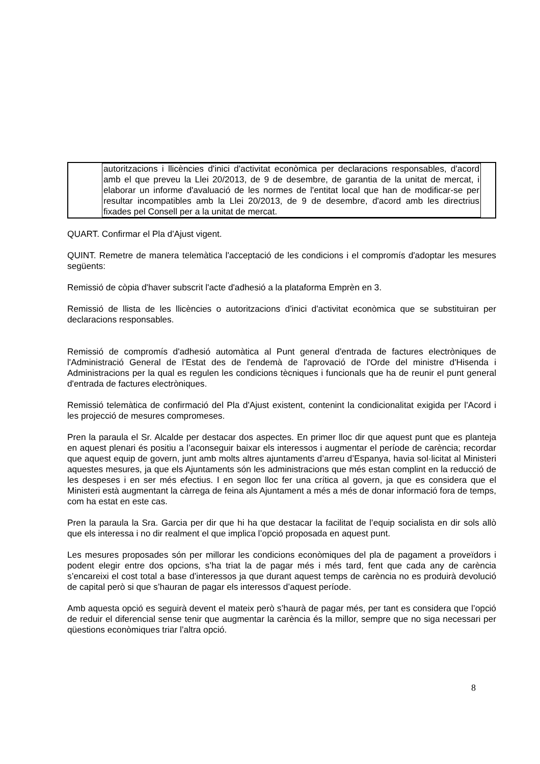| | autoritzacions i llicències d'inici d'activitat econòmica per declaracions responsables, d'acord amb el que preveu la Llei 20/2013, de 9 de desembre, de garantia de la unitat de mercat, i elaborar un informe d'avaluació de les normes de l'entitat local que han de modificar-se per resultar incompatibles amb la Llei 20/2013, de 9 de desembre, d'acord amb les directrius fixades pel Consell per a la unitat de mercat. | |
QUART. Confirmar el Pla d'Ajust vigent.
QUINT. Remetre de manera telemàtica l'acceptació de les condicions i el compromís d'adoptar les mesures següents:
Remissió de còpia d'haver subscrit l'acte d'adhesió a la plataforma Emprèn en 3.
Remissió de llista de les llicències o autoritzacions d'inici d'activitat econòmica que se substituiran per declaracions responsables.
Remissió de compromís d'adhesió automàtica al Punt general d'entrada de factures electròniques de l'Administració General de l'Estat des de l'endemà de l'aprovació de l'Orde del ministre d'Hisenda i Administracions per la qual es regulen les condicions tècniques i funcionals que ha de reunir el punt general d'entrada de factures electròniques.
Remissió telemàtica de confirmació del Pla d'Ajust existent, contenint la condicionalitat exigida per l'Acord i les projecció de mesures compromeses.
Pren la paraula el Sr. Alcalde per destacar dos aspectes. En primer lloc dir que aquest punt que es planteja en aquest plenari és positiu a l’aconseguir baixar els interessos i augmentar el període de carència; recordar que aquest equip de govern, junt amb molts altres ajuntaments d’arreu d’Espanya, havia sol·licitat al Ministeri aquestes mesures, ja que els Ajuntaments són les administracions que més estan complint en la reducció de les despeses i en ser més efectius. I en segon lloc fer una crítica al govern, ja que es considera que el Ministeri està augmentant la càrrega de feina als Ajuntament a més a més de donar informació fora de temps, com ha estat en este cas.
Pren la paraula la Sra. Garcia per dir que hi ha que destacar la facilitat de l’equip socialista en dir sols allò que els interessa i no dir realment el que implica l’opció proposada en aquest punt.
Les mesures proposades són per millorar les condicions econòmiques del pla de pagament a proveïdors i podent elegir entre dos opcions, s’ha triat la de pagar més i més tard, fent que cada any de carència s’encareixi el cost total a base d’interessos ja que durant aquest temps de carència no es produirà devolució de capital però si que s’hauran de pagar els interessos d’aquest període.
Amb aquesta opció es seguirà devent el mateix però s’haurà de pagar més, per tant es considera que l’opció de reduir el diferencial sense tenir que augmentar la carència és la millor, sempre que no siga necessari per qüestions econòmiques triar l’altra opció.
8